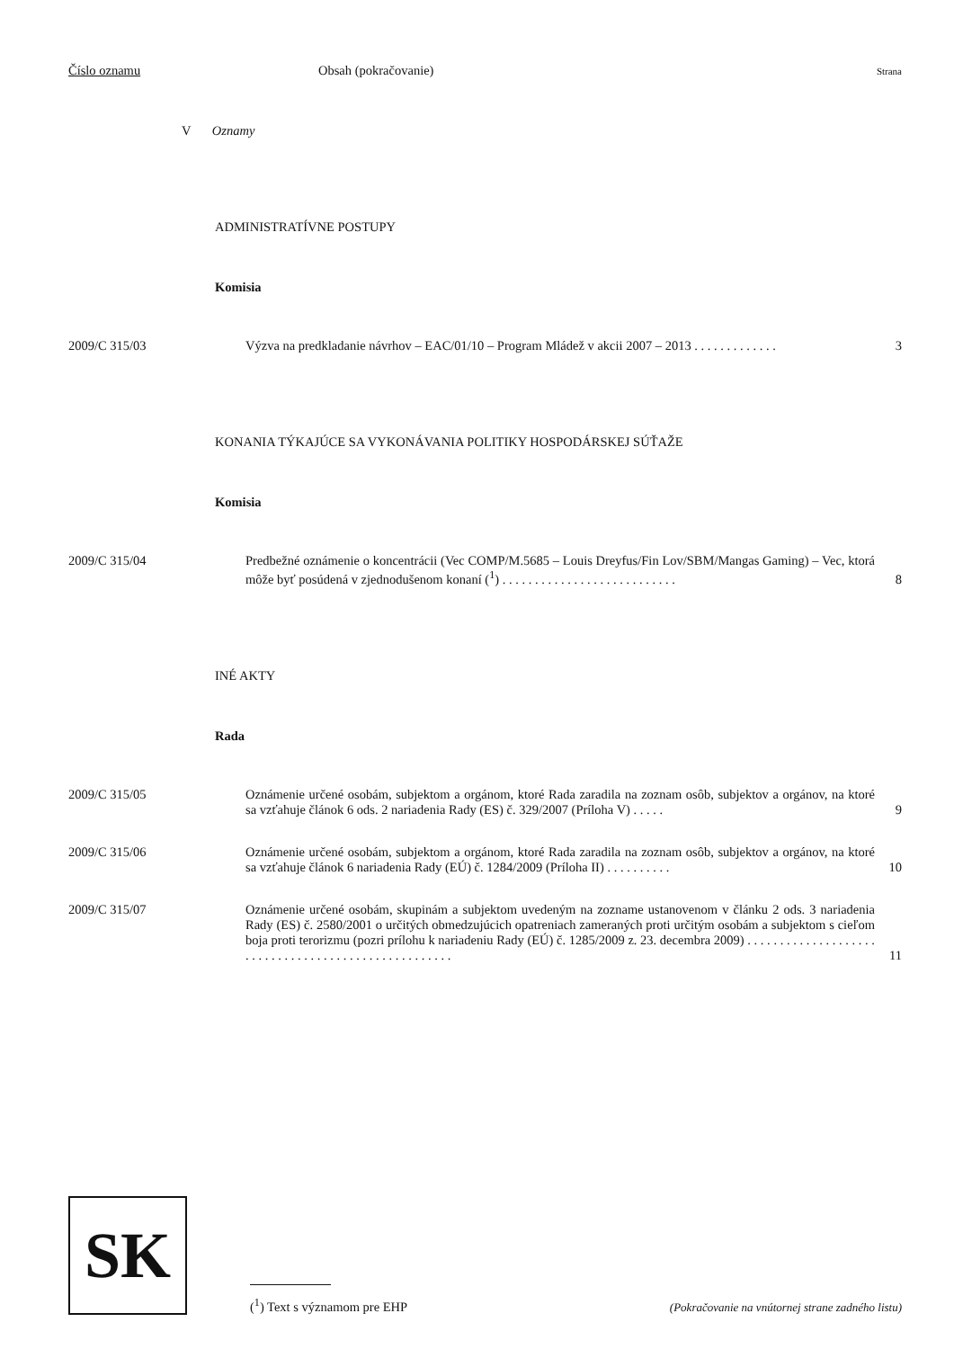Číslo oznamu Obsah (pokračovanie) Strana
V Oznamy
ADMINISTRATÍVNE POSTUPY
Komisia
2009/C 315/03 Výzva na predkladanie návrhov – EAC/01/10 – Program Mládež v akcii 2007 – 2013 . . . . . . . . . . . . . 3
KONANIA TÝKAJÚCE SA VYKONÁVANIA POLITIKY HOSPODÁRSKEJ SÚŤAŽE
Komisia
2009/C 315/04 Predbežné oznámenie o koncentrácii (Vec COMP/M.5685 – Louis Dreyfus/Fin Lov/SBM/Mangas Gaming) – Vec, ktorá môže byť posúdená v zjednodušenom konaní (<sup>1</sup>) . . . . . . . . . . . . . . . . . . . . . . . . . . . 8
INÉ AKTY
Rada
2009/C 315/05 Oznámenie určené osobám, subjektom a orgánom, ktoré Rada zaradila na zoznam osôb, subjektov a orgánov, na ktoré sa vzťahuje článok 6 ods. 2 nariadenia Rady (ES) č. 329/2007 (Príloha V) . . . . . 9
2009/C 315/06 Oznámenie určené osobám, subjektom a orgánom, ktoré Rada zaradila na zoznam osôb, subjektov a orgánov, na ktoré sa vzťahuje článok 6 nariadenia Rady (EÚ) č. 1284/2009 (Príloha II) . . . . . . . . . . 10
2009/C 315/07 Oznámenie určené osobám, skupinám a subjektom uvedeným na zozname ustanovenom v článku 2 ods. 3 nariadenia Rady (ES) č. 2580/2001 o určitých obmedzujúcich opatreniach zameraných proti určitým osobám a subjektom s cieľom boja proti terorizmu (pozri prílohu k nariadeniu Rady (EÚ) č. 1285/2009 z. 23. decembra 2009) . . . . . . . . . . . . . . . . . . . . . . . . . . . . . . . . . . . . . . . . . . . . . . . . . . . . 11
SK
(<sup>1</sup>) Text s významom pre EHP
(Pokračovanie na vnútornej strane zadného listu)